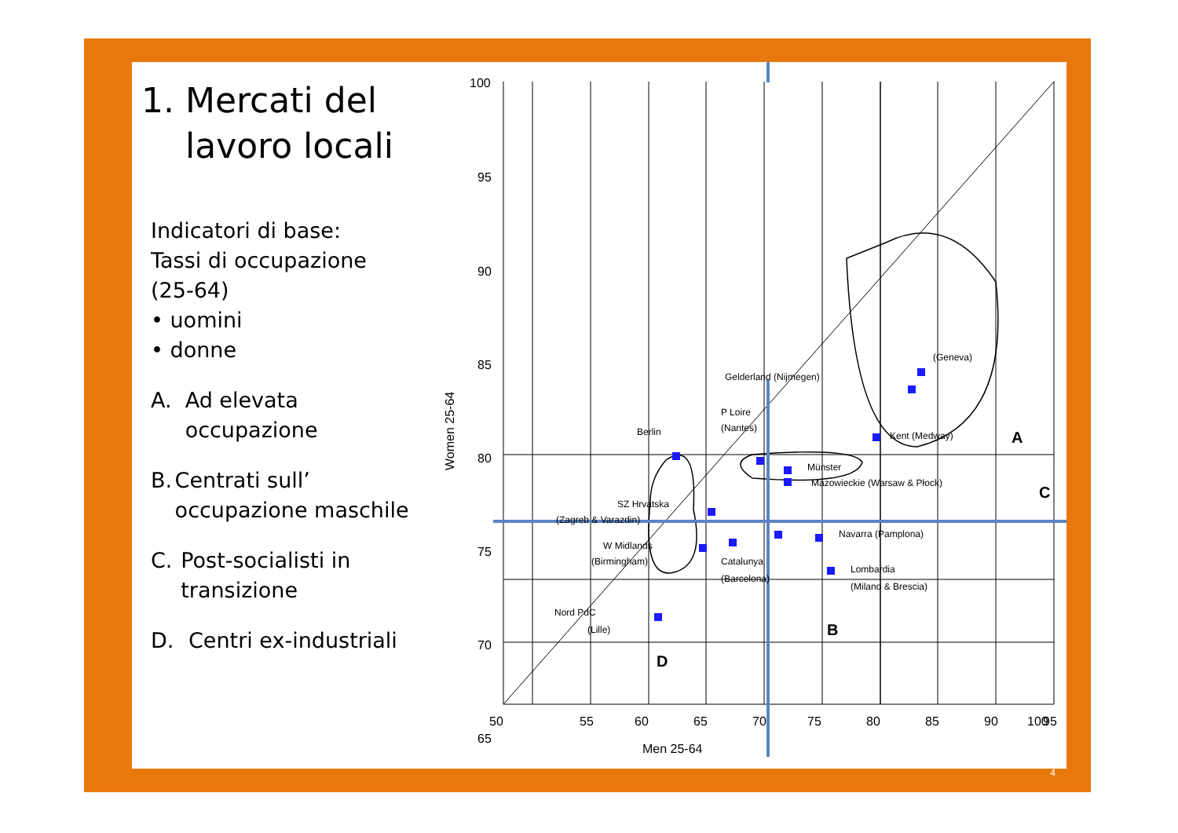1. Mercati del
lavoro locali
Indicatori di base:
Tassi di occupazione (25-64)
• uomini
• donne
A. Ad elevata occupazione
B. Centrati sull’ occupazione maschile
C. Post-socialisti in transizione
D. Centri ex-industriali
Women 25-64
100
95
90
85
80
75
70
65
50
55
60
65
70
75
80
85
90
95
100
(Geneva)
Gelderland (Nijmegen)
P Loire
(Nantes)
Kent (Medway)
Berlin
Münster
Mazowieckie (Warsaw & Płock)
SZ Hrvatska
(Zagreb & Varazdin)
Navarra (Pamplona)
W Midlands
(Birmingham)
Catalunya
(Barcelona)
Lombardia
(Milano & Brescia)
Nord PdC
(Lille)
A
B
C
D
Men 25-64
4